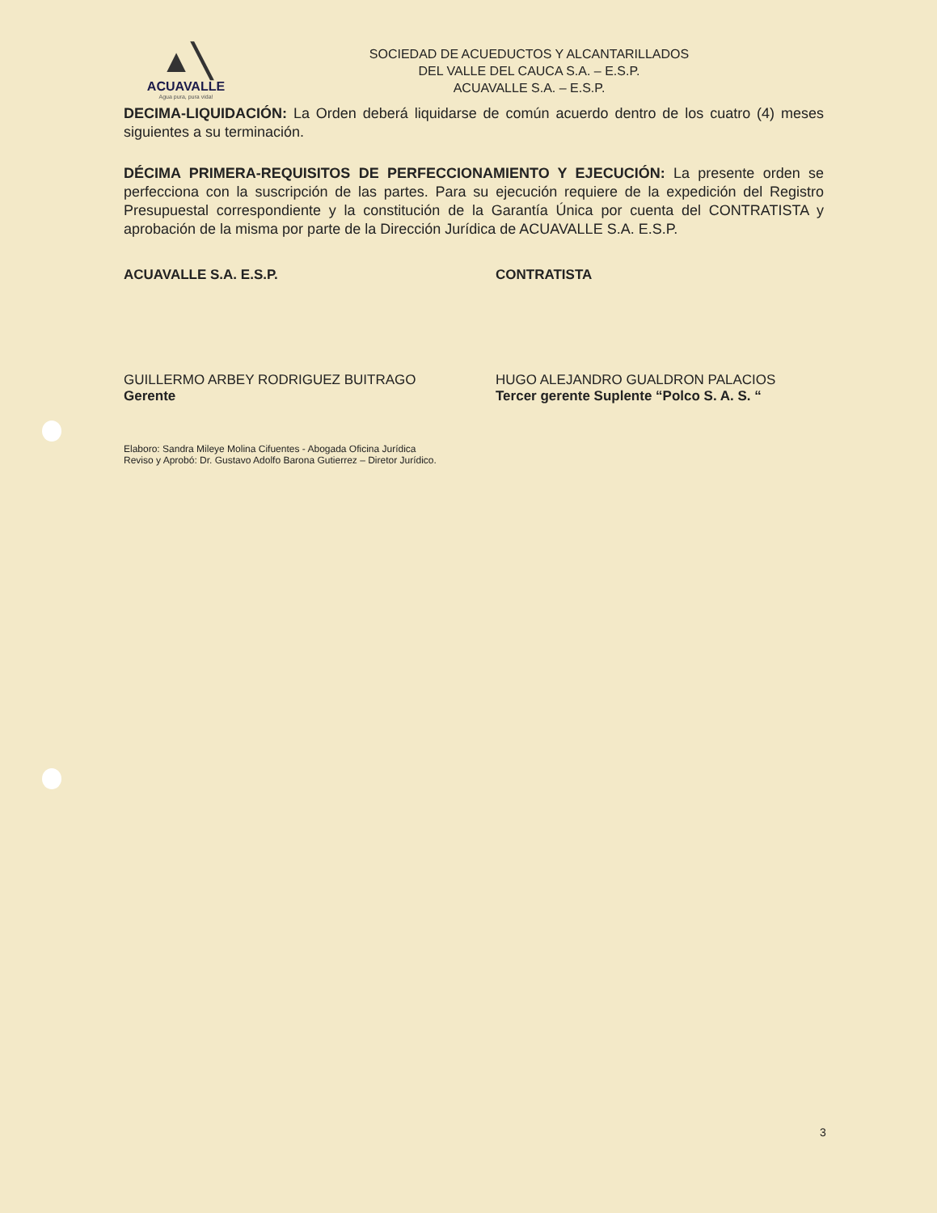▲╲
ACUAVALLE
Agua pura, pura vida!
SOCIEDAD DE ACUEDUCTOS Y ALCANTARILLADOS
DEL VALLE DEL CAUCA S.A. – E.S.P.
ACUAVALLE S.A. – E.S.P.
DECIMA-LIQUIDACIÓN: La Orden deberá liquidarse de común acuerdo dentro de los cuatro (4) meses siguientes a su terminación.
DÉCIMA PRIMERA-REQUISITOS DE PERFECCIONAMIENTO Y EJECUCIÓN: La presente orden se perfecciona con la suscripción de las partes. Para su ejecución requiere de la expedición del Registro Presupuestal correspondiente y la constitución de la Garantía Única por cuenta del CONTRATISTA y aprobación de la misma por parte de la Dirección Jurídica de ACUAVALLE S.A. E.S.P.
ACUAVALLE S.A. E.S.P.
GUILLERMO ARBEY RODRIGUEZ BUITRAGO
Gerente
CONTRATISTA
HUGO ALEJANDRO GUALDRON PALACIOS
Tercer gerente Suplente “Polco S. A. S. “
Elaboro: Sandra Mileye Molina Cifuentes - Abogada Oficina Jurídica
Reviso y Aprobó: Dr. Gustavo Adolfo Barona Gutierrez – Diretor Jurídico.
3